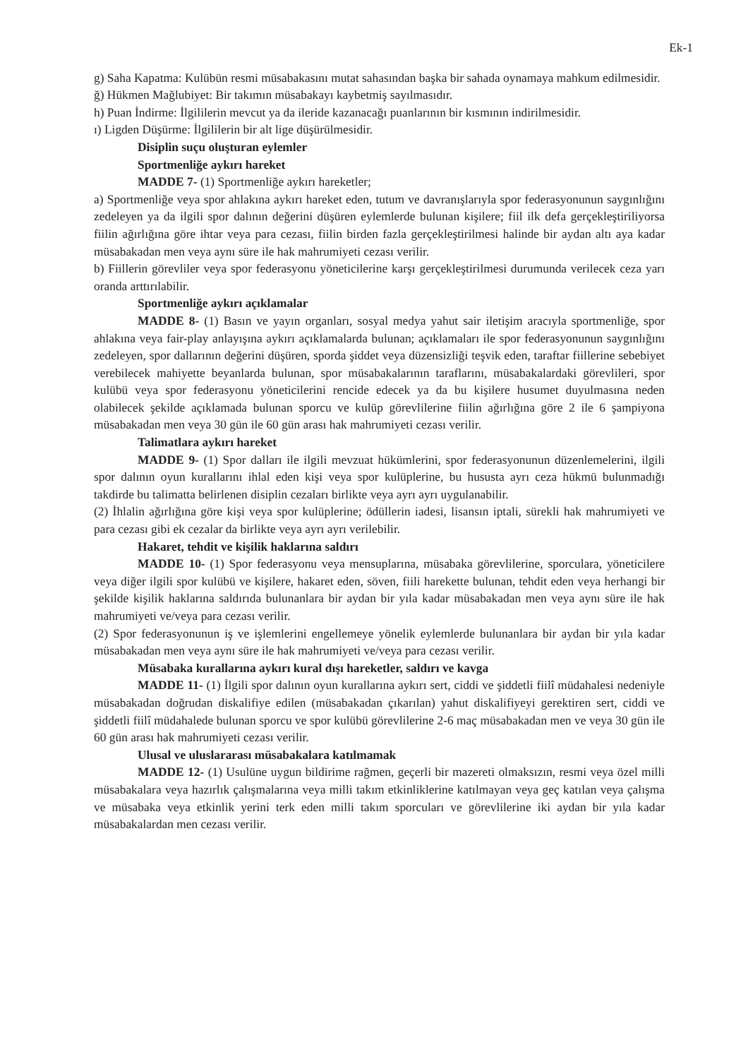Ek-1
g) Saha Kapatma: Kulübün resmi müsabakasını mutat sahasından başka bir sahada oynamaya mahkum edilmesidir.
ğ) Hükmen Mağlubiyet: Bir takımın müsabakayı kaybetmiş sayılmasıdır.
h) Puan İndirme: İlgililerin mevcut ya da ileride kazanacağı puanlarının bir kısmının indirilmesidir.
ı) Ligden Düşürme: İlgililerin bir alt lige düşürülmesidir.
Disiplin suçu oluşturan eylemler
Sportmenliğe aykırı hareket
MADDE 7- (1) Sportmenliğe aykırı hareketler;
a) Sportmenliğe veya spor ahlakına aykırı hareket eden, tutum ve davranışlarıyla spor federasyonunun saygınlığını zedeleyen ya da ilgili spor dalının değerini düşüren eylemlerde bulunan kişilere; fiil ilk defa gerçekleştiriliyorsa fiilin ağırlığına göre ihtar veya para cezası, fiilin birden fazla gerçekleştirilmesi halinde bir aydan altı aya kadar müsabakadan men veya aynı süre ile hak mahrumiyeti cezası verilir.
b) Fiillerin görevliler veya spor federasyonu yöneticilerine karşı gerçekleştirilmesi durumunda verilecek ceza yarı oranda arttırılabilir.
Sportmenliğe aykırı açıklamalar
MADDE 8- (1) Basın ve yayın organları, sosyal medya yahut sair iletişim aracıyla sportmenliğe, spor ahlakına veya fair-play anlayışına aykırı açıklamalarda bulunan; açıklamaları ile spor federasyonunun saygınlığını zedeleyen, spor dallarının değerini düşüren, sporda şiddet veya düzensizliği teşvik eden, taraftar fiillerine sebebiyet verebilecek mahiyette beyanlarda bulunan, spor müsabakalarının taraflarını, müsabakalardaki görevlileri, spor kulübü veya spor federasyonu yöneticilerini rencide edecek ya da bu kişilere husumet duyulmasına neden olabilecek şekilde açıklamada bulunan sporcu ve kulüp görevlilerine fiilin ağırlığına göre 2 ile 6 şampiyona müsabakadan men veya 30 gün ile 60 gün arası hak mahrumiyeti cezası verilir.
Talimatlara aykırı hareket
MADDE 9- (1) Spor dalları ile ilgili mevzuat hükümlerini, spor federasyonunun düzenlemelerini, ilgili spor dalının oyun kurallarını ihlal eden kişi veya spor kulüplerine, bu hususta ayrı ceza hükmü bulunmadığı takdirde bu talimatta belirlenen disiplin cezaları birlikte veya ayrı ayrı uygulanabilir.
(2) İhlalin ağırlığına göre kişi veya spor kulüplerine; ödüllerin iadesi, lisansın iptali, sürekli hak mahrumiyeti ve para cezası gibi ek cezalar da birlikte veya ayrı ayrı verilebilir.
Hakaret, tehdit ve kişilik haklarına saldırı
MADDE 10- (1) Spor federasyonu veya mensuplarına, müsabaka görevlilerine, sporculara, yöneticilere veya diğer ilgili spor kulübü ve kişilere, hakaret eden, söven, fiili harekette bulunan, tehdit eden veya herhangi bir şekilde kişilik haklarına saldırıda bulunanlara bir aydan bir yıla kadar müsabakadan men veya aynı süre ile hak mahrumiyeti ve/veya para cezası verilir.
(2) Spor federasyonunun iş ve işlemlerini engellemeye yönelik eylemlerde bulunanlara bir aydan bir yıla kadar müsabakadan men veya aynı süre ile hak mahrumiyeti ve/veya para cezası verilir.
Müsabaka kurallarına aykırı kural dışı hareketler, saldırı ve kavga
MADDE 11- (1) İlgili spor dalının oyun kurallarına aykırı sert, ciddi ve şiddetli fiilî müdahalesi nedeniyle müsabakadan doğrudan diskalifiye edilen (müsabakadan çıkarılan) yahut diskalifiyeyi gerektiren sert, ciddi ve şiddetli fiilî müdahalede bulunan sporcu ve spor kulübü görevlilerine 2-6 maç müsabakadan men ve veya 30 gün ile 60 gün arası hak mahrumiyeti cezası verilir.
Ulusal ve uluslararası müsabakalara katılmamak
MADDE 12- (1) Usulüne uygun bildirime rağmen, geçerli bir mazereti olmaksızın, resmi veya özel milli müsabakalara veya hazırlık çalışmalarına veya milli takım etkinliklerine katılmayan veya geç katılan veya çalışma ve müsabaka veya etkinlik yerini terk eden milli takım sporcuları ve görevlilerine iki aydan bir yıla kadar müsabakalardan men cezası verilir.